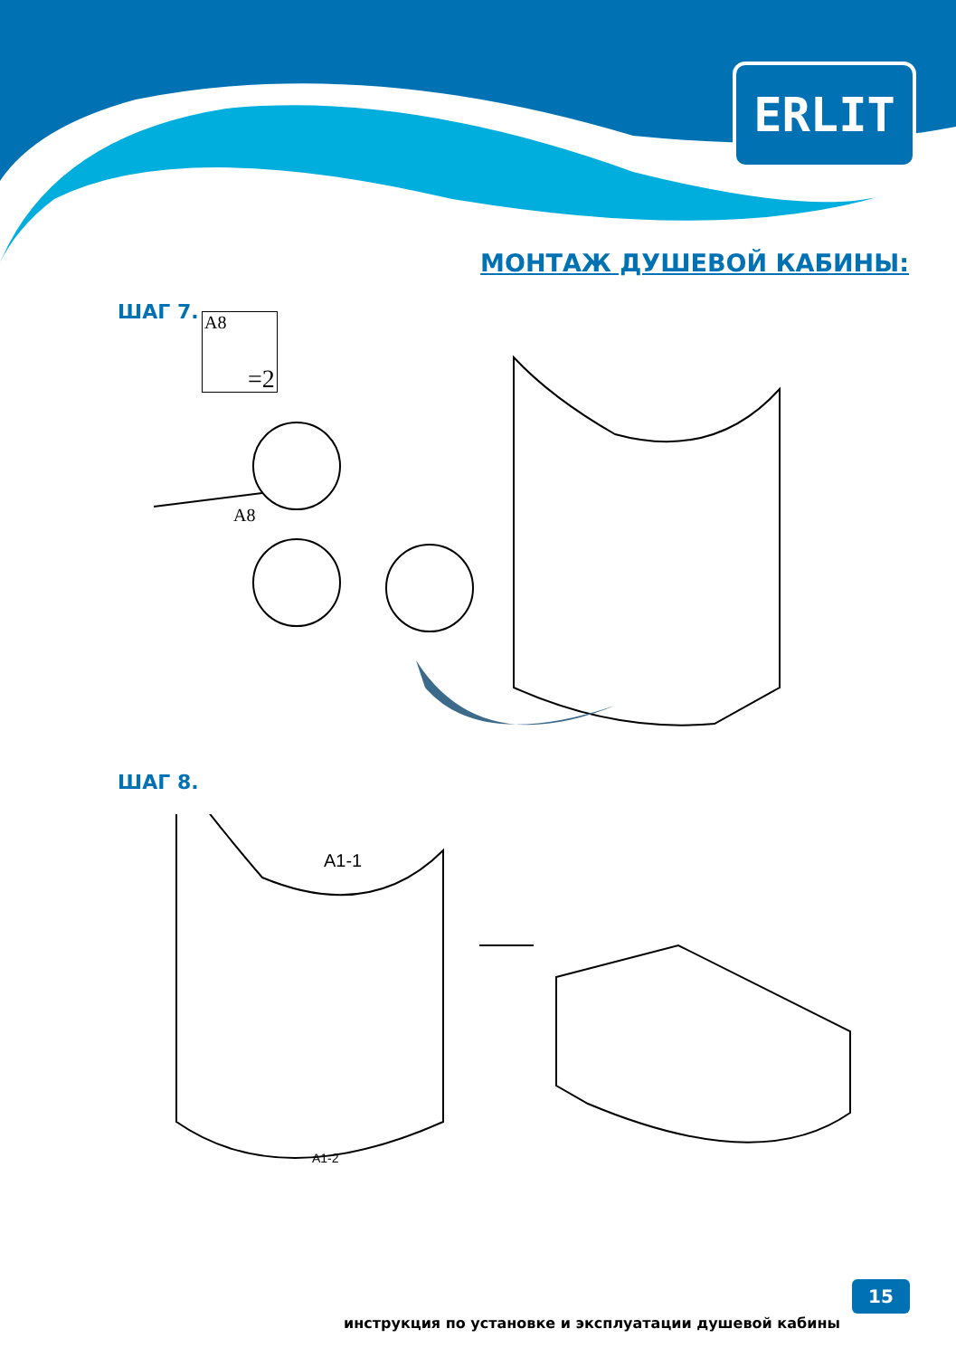ERLIT
МОНТАЖ ДУШЕВОЙ КАБИНЫ:
ШАГ 7. A8
=2
A8
ШАГ 8.
A1-1
A1-2
инструкция по установке и эксплуатации душевой кабины
15